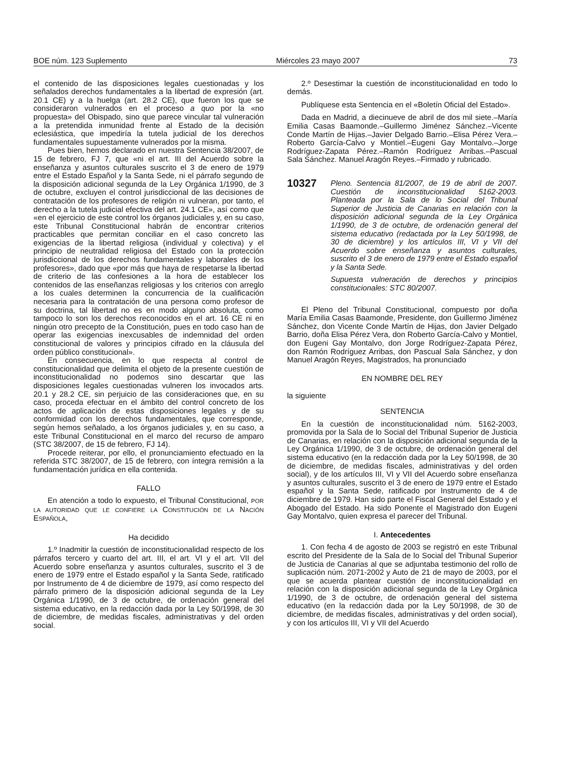BOE núm. 123 Suplemento Miércoles 23 mayo 2007 73
el contenido de las disposiciones legales cuestionadas y los señalados derechos fundamentales a la libertad de expresión (art. 20.1 CE) y a la huelga (art. 28.2 CE), que fueron los que se consideraron vulnerados en el proceso a quo por la «no propuesta» del Obispado, sino que parece vincular tal vulneración a la pretendida inmunidad frente al Estado de la decisión eclesiástica, que impediría la tutela judicial de los derechos fundamentales supuestamente vulnerados por la misma.
Pues bien, hemos declarado en nuestra Sentencia 38/2007, de 15 de febrero, FJ 7, que «ni el art. III del Acuerdo sobre la enseñanza y asuntos culturales suscrito el 3 de enero de 1979 entre el Estado Español y la Santa Sede, ni el párrafo segundo de la disposición adicional segunda de la Ley Orgánica 1/1990, de 3 de octubre, excluyen el control jurisdiccional de las decisiones de contratación de los profesores de religión ni vulneran, por tanto, el derecho a la tutela judicial efectiva del art. 24.1 CE», así como que «en el ejercicio de este control los órganos judiciales y, en su caso, este Tribunal Constitucional habrán de encontrar criterios practicables que permitan conciliar en el caso concreto las exigencias de la libertad religiosa (individual y colectiva) y el principio de neutralidad religiosa del Estado con la protección jurisdiccional de los derechos fundamentales y laborales de los profesores», dado que «por más que haya de respetarse la libertad de criterio de las confesiones a la hora de establecer los contenidos de las enseñanzas religiosas y los criterios con arreglo a los cuales determinen la concurrencia de la cualificación necesaria para la contratación de una persona como profesor de su doctrina, tal libertad no es en modo alguno absoluta, como tampoco lo son los derechos reconocidos en el art. 16 CE ni en ningún otro precepto de la Constitución, pues en todo caso han de operar las exigencias inexcusables de indemnidad del orden constitucional de valores y principios cifrado en la cláusula del orden público constitucional».
En consecuencia, en lo que respecta al control de constitucionalidad que delimita el objeto de la presente cuestión de inconstitucionalidad no podemos sino descartar que las disposiciones legales cuestionadas vulneren los invocados arts. 20.1 y 28.2 CE, sin perjuicio de las consideraciones que, en su caso, proceda efectuar en el ámbito del control concreto de los actos de aplicación de estas disposiciones legales y de su conformidad con los derechos fundamentales, que corresponde, según hemos señalado, a los órganos judiciales y, en su caso, a este Tribunal Constitucional en el marco del recurso de amparo (STC 38/2007, de 15 de febrero, FJ 14).
Procede reiterar, por ello, el pronunciamiento efectuado en la referida STC 38/2007, de 15 de febrero, con íntegra remisión a la fundamentación jurídica en ella contenida.
FALLO
En atención a todo lo expuesto, el Tribunal Constitucional, POR LA AUTORIDAD QUE LE CONFIERE LA CONSTITUCIÓN DE LA NACIÓN ESPAÑOLA,
Ha decidido
1.º Inadmitir la cuestión de inconstitucionalidad respecto de los párrafos tercero y cuarto del art. III, el art. VI y el art. VII del Acuerdo sobre enseñanza y asuntos culturales, suscrito el 3 de enero de 1979 entre el Estado español y la Santa Sede, ratificado por Instrumento de 4 de diciembre de 1979, así como respecto del párrafo primero de la disposición adicional segunda de la Ley Orgánica 1/1990, de 3 de octubre, de ordenación general del sistema educativo, en la redacción dada por la Ley 50/1998, de 30 de diciembre, de medidas fiscales, administrativas y del orden social.
2.º Desestimar la cuestión de inconstitucionalidad en todo lo demás.
Publíquese esta Sentencia en el «Boletín Oficial del Estado».
Dada en Madrid, a diecinueve de abril de dos mil siete.–María Emilia Casas Baamonde.–Guillermo Jiménez Sánchez.–Vicente Conde Martín de Hijas.–Javier Delgado Barrio.–Elisa Pérez Vera.–Roberto García-Calvo y Montiel.–Eugeni Gay Montalvo.–Jorge Rodríguez-Zapata Pérez.–Ramón Rodríguez Arribas.–Pascual Sala Sánchez. Manuel Aragón Reyes.–Firmado y rubricado.
10327
Pleno. Sentencia 81/2007, de 19 de abril de 2007. Cuestión de inconstitucionalidad 5162-2003. Planteada por la Sala de lo Social del Tribunal Superior de Justicia de Canarias en relación con la disposición adicional segunda de la Ley Orgánica 1/1990, de 3 de octubre, de ordenación general del sistema educativo (redactada por la Ley 50/1998, de 30 de diciembre) y los artículos III, VI y VII del Acuerdo sobre enseñanza y asuntos culturales, suscrito el 3 de enero de 1979 entre el Estado español y la Santa Sede.
Supuesta vulneración de derechos y principios constitucionales: STC 80/2007.
El Pleno del Tribunal Constitucional, compuesto por doña María Emilia Casas Baamonde, Presidente, don Guillermo Jiménez Sánchez, don Vicente Conde Martín de Hijas, don Javier Delgado Barrio, doña Elisa Pérez Vera, don Roberto García-Calvo y Montiel, don Eugeni Gay Montalvo, don Jorge Rodríguez-Zapata Pérez, don Ramón Rodríguez Arribas, don Pascual Sala Sánchez, y don Manuel Aragón Reyes, Magistrados, ha pronunciado
EN NOMBRE DEL REY
la siguiente
SENTENCIA
En la cuestión de inconstitucionalidad núm. 5162-2003, promovida por la Sala de lo Social del Tribunal Superior de Justicia de Canarias, en relación con la disposición adicional segunda de la Ley Orgánica 1/1990, de 3 de octubre, de ordenación general del sistema educativo (en la redacción dada por la Ley 50/1998, de 30 de diciembre, de medidas fiscales, administrativas y del orden social), y de los artículos III, VI y VII del Acuerdo sobre enseñanza y asuntos culturales, suscrito el 3 de enero de 1979 entre el Estado español y la Santa Sede, ratificado por Instrumento de 4 de diciembre de 1979. Han sido parte el Fiscal General del Estado y el Abogado del Estado. Ha sido Ponente el Magistrado don Eugeni Gay Montalvo, quien expresa el parecer del Tribunal.
I. Antecedentes
1. Con fecha 4 de agosto de 2003 se registró en este Tribunal escrito del Presidente de la Sala de lo Social del Tribunal Superior de Justicia de Canarias al que se adjuntaba testimonio del rollo de suplicación núm. 2071-2002 y Auto de 21 de mayo de 2003, por el que se acuerda plantear cuestión de inconstitucionalidad en relación con la disposición adicional segunda de la Ley Orgánica 1/1990, de 3 de octubre, de ordenación general del sistema educativo (en la redacción dada por la Ley 50/1998, de 30 de diciembre, de medidas fiscales, administrativas y del orden social), y con los artículos III, VI y VII del Acuerdo